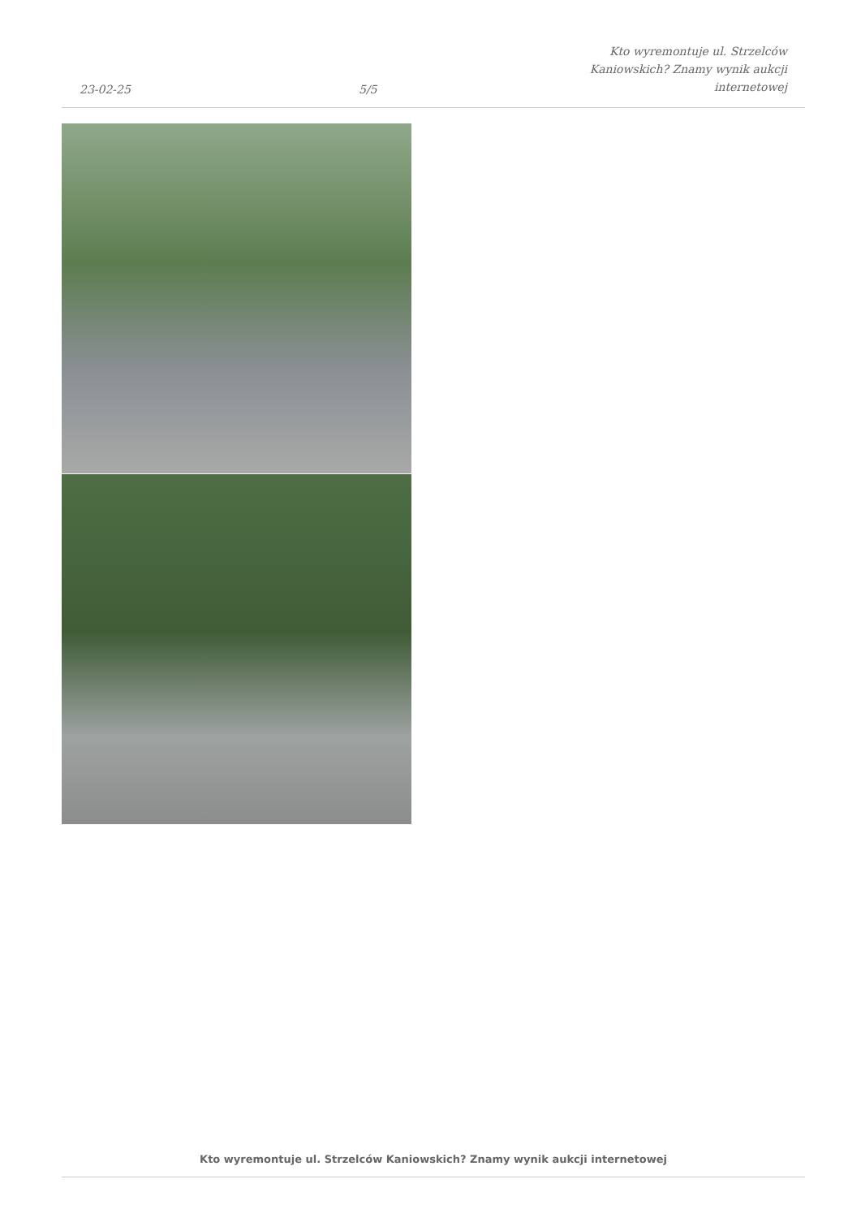23-02-25
5/5
Kto wyremontuje ul. Strzelców
Kaniowskich? Znamy wynik aukcji
internetowej
Kto wyremontuje ul. Strzelców Kaniowskich? Znamy wynik aukcji internetowej